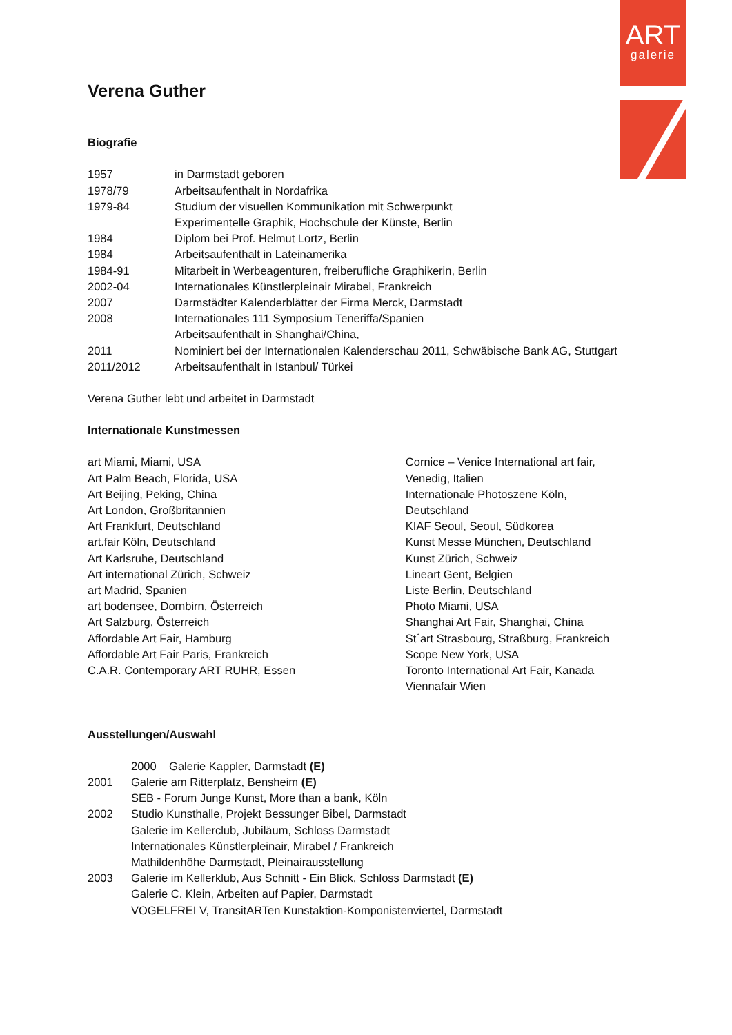ART
galerie
Verena Guther
Biografie
1957 in Darmstadt geboren
1978/79 Arbeitsaufenthalt in Nordafrika
1979-84 Studium der visuellen Kommunikation mit Schwerpunkt
Experimentelle Graphik, Hochschule der Künste, Berlin
1984 Diplom bei Prof. Helmut Lortz, Berlin
1984 Arbeitsaufenthalt in Lateinamerika
1984-91 Mitarbeit in Werbeagenturen, freiberufliche Graphikerin, Berlin
2002-04 Internationales Künstlerpleinair Mirabel, Frankreich
2007 Darmstädter Kalenderblätter der Firma Merck, Darmstadt
2008 Internationales 111 Symposium Teneriffa/Spanien
Arbeitsaufenthalt in Shanghai/China,
2011 Nominiert bei der Internationalen Kalenderschau 2011, Schwäbische Bank AG, Stuttgart
2011/2012 Arbeitsaufenthalt in Istanbul/ Türkei
Verena Guther lebt und arbeitet in Darmstadt
Internationale Kunstmessen
art Miami, Miami, USA
Art Palm Beach, Florida, USA
Art Beijing, Peking, China
Art London, Großbritannien
Art Frankfurt, Deutschland
art.fair Köln, Deutschland
Art Karlsruhe, Deutschland
Art international Zürich, Schweiz
art Madrid, Spanien
art bodensee, Dornbirn, Österreich
Art Salzburg, Österreich
Affordable Art Fair, Hamburg
Affordable Art Fair Paris, Frankreich
C.A.R. Contemporary ART RUHR, Essen
Cornice – Venice International art fair, Venedig, Italien
Internationale Photoszene Köln, Deutschland
KIAF Seoul, Seoul, Südkorea
Kunst Messe München, Deutschland
Kunst Zürich, Schweiz
Lineart Gent, Belgien
Liste Berlin, Deutschland
Photo Miami, USA
Shanghai Art Fair, Shanghai, China
St´art Strasbourg, Straßburg, Frankreich
Scope New York, USA
Toronto International Art Fair, Kanada
Viennafair Wien
Ausstellungen/Auswahl
2000 Galerie Kappler, Darmstadt (E)
2001 Galerie am Ritterplatz, Bensheim (E)
SEB - Forum Junge Kunst, More than a bank, Köln
2002 Studio Kunsthalle, Projekt Bessunger Bibel, Darmstadt
Galerie im Kellerclub, Jubiläum, Schloss Darmstadt
Internationales Künstlerpleinair, Mirabel / Frankreich
Mathildenhöhe Darmstadt, Pleinairausstellung
2003 Galerie im Kellerklub, Aus Schnitt - Ein Blick, Schloss Darmstadt (E)
Galerie C. Klein, Arbeiten auf Papier, Darmstadt
VOGELFREI V, TransitARTen Kunstaktion-Komponistenviertel, Darmstadt